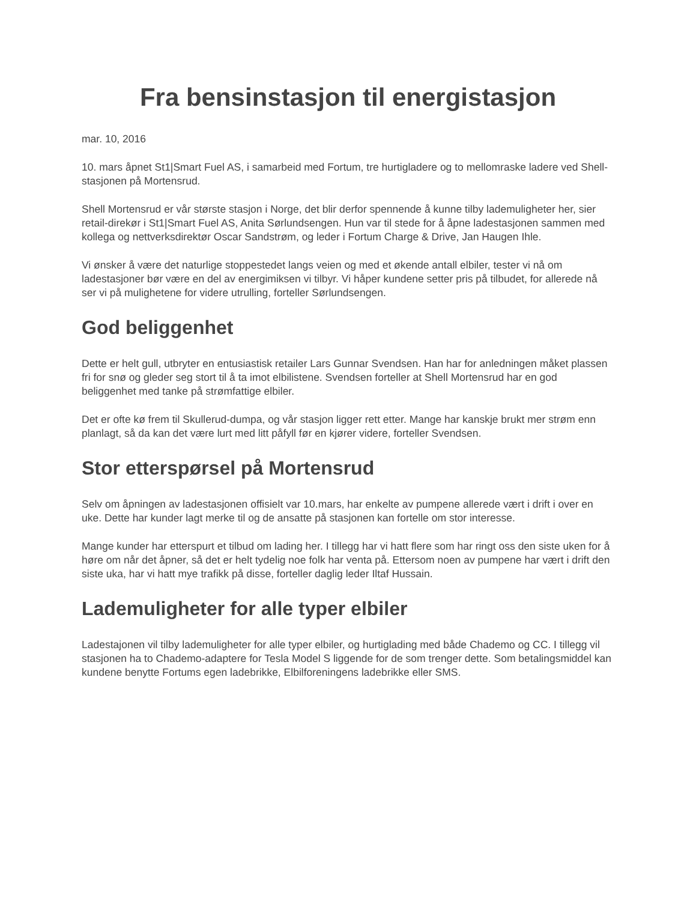Fra bensinstasjon til energistasjon
mar. 10, 2016
10. mars åpnet St1|Smart Fuel AS, i samarbeid med Fortum, tre hurtigladere og to mellomraske ladere ved Shell-stasjonen på Mortensrud.
Shell Mortensrud er vår største stasjon i Norge, det blir derfor spennende å kunne tilby lademuligheter her, sier retail-direkør i St1|Smart Fuel AS, Anita Sørlundsengen. Hun var til stede for å åpne ladestasjonen sammen med kollega og nettverksdirektør Oscar Sandstrøm, og leder i Fortum Charge & Drive, Jan Haugen Ihle.
Vi ønsker å være det naturlige stoppestedet langs veien og med et økende antall elbiler, tester vi nå om ladestasjoner bør være en del av energimiksen vi tilbyr. Vi håper kundene setter pris på tilbudet, for allerede nå ser vi på mulighetene for videre utrulling, forteller Sørlundsengen.
God beliggenhet
Dette er helt gull, utbryter en entusiastisk retailer Lars Gunnar Svendsen. Han har for anledningen måket plassen fri for snø og gleder seg stort til å ta imot elbilistene. Svendsen forteller at Shell Mortensrud har en god beliggenhet med tanke på strømfattige elbiler.
Det er ofte kø frem til Skullerud-dumpa, og vår stasjon ligger rett etter. Mange har kanskje brukt mer strøm enn planlagt, så da kan det være lurt med litt påfyll før en kjører videre, forteller Svendsen.
Stor etterspørsel på Mortensrud
Selv om åpningen av ladestasjonen offisielt var 10.mars, har enkelte av pumpene allerede vært i drift i over en uke. Dette har kunder lagt merke til og de ansatte på stasjonen kan fortelle om stor interesse.
Mange kunder har etterspurt et tilbud om lading her. I tillegg har vi hatt flere som har ringt oss den siste uken for å høre om når det åpner, så det er helt tydelig noe folk har venta på. Ettersom noen av pumpene har vært i drift den siste uka, har vi hatt mye trafikk på disse, forteller daglig leder Iltaf Hussain.
Lademuligheter for alle typer elbiler
Ladestajonen vil tilby lademuligheter for alle typer elbiler, og hurtiglading med både Chademo og CC. I tillegg vil stasjonen ha to Chademo-adaptere for Tesla Model S liggende for de som trenger dette. Som betalingsmiddel kan kundene benytte Fortums egen ladebrikke, Elbilforeningens ladebrikke eller SMS.